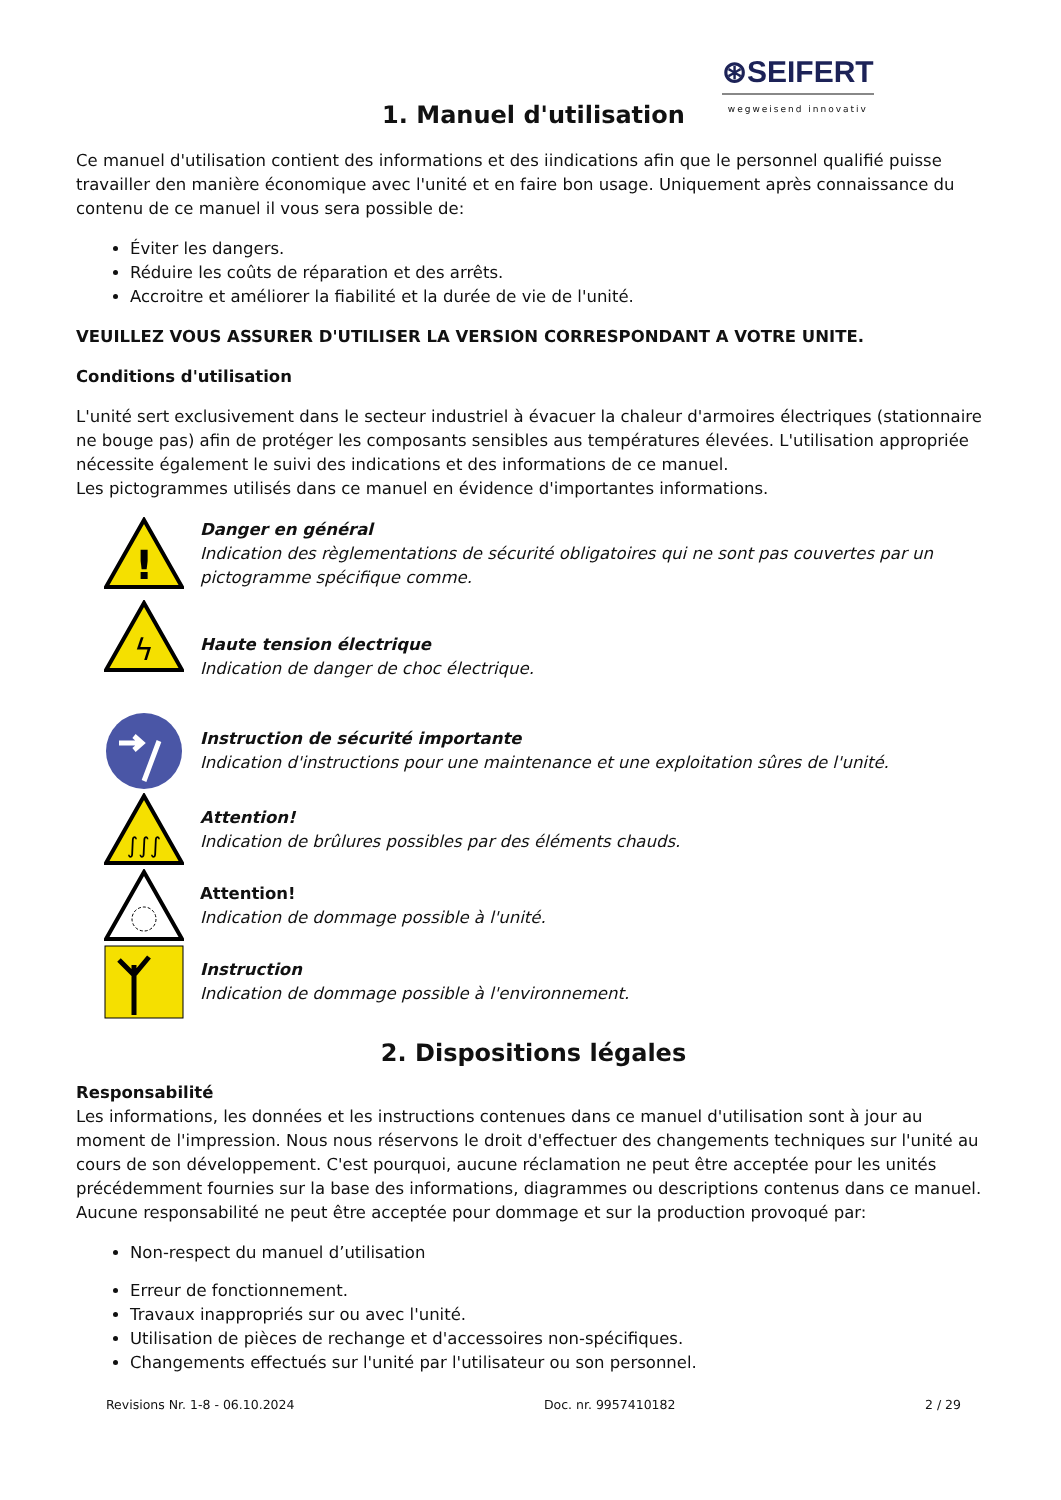⊛SEIFERT
wegweisend innovativ
1. Manuel d'utilisation
Ce manuel d'utilisation contient des informations et des iindications afin que le personnel qualifié puisse travailler den manière économique avec l'unité et en faire bon usage. Uniquement après connaissance du contenu de ce manuel il vous sera possible de:
Éviter les dangers.
Réduire les coûts de réparation et des arrêts.
Accroitre et améliorer la fiabilité et la durée de vie de l'unité.
VEUILLEZ VOUS ASSURER D'UTILISER LA VERSION CORRESPONDANT A VOTRE UNITE.
Conditions d'utilisation
L'unité sert exclusivement dans le secteur industriel à évacuer la chaleur d'armoires électriques (stationnaire ne bouge pas) afin de protéger les composants sensibles aus températures élevées. L'utilisation appropriée nécessite également le suivi des indications et des informations de ce manuel.
Les pictogrammes utilisés dans ce manuel en évidence d'importantes informations.
!
Danger en général
Indication des règlementations de sécurité obligatoires qui ne sont pas couvertes par un pictogramme spécifique comme.
ϟ
Haute tension électrique
Indication de danger de choc électrique.
Instruction de sécurité importante
Indication d'instructions pour une maintenance et une exploitation sûres de l'unité.
∫∫∫
Attention!
Indication de brûlures possibles par des éléments chauds.
Attention!
Indication de dommage possible à l'unité.
Instruction
Indication de dommage possible à l'environnement.
2. Dispositions légales
Responsabilité
Les informations, les données et les instructions contenues dans ce manuel d'utilisation sont à jour au moment de l'impression. Nous nous réservons le droit d'effectuer des changements techniques sur l'unité au cours de son développement. C'est pourquoi, aucune réclamation ne peut être acceptée pour les unités précédemment fournies sur la base des informations, diagrammes ou descriptions contenus dans ce manuel. Aucune responsabilité ne peut être acceptée pour dommage et sur la production provoqué par:
Non-respect du manuel d’utilisation
Erreur de fonctionnement.
Travaux inappropriés sur ou avec l'unité.
Utilisation de pièces de rechange et d'accessoires non-spécifiques.
Changements effectués sur l'unité par l'utilisateur ou son personnel.
Revisions Nr. 1-8 - 06.10.2024 Doc. nr. 9957410182 2 / 29